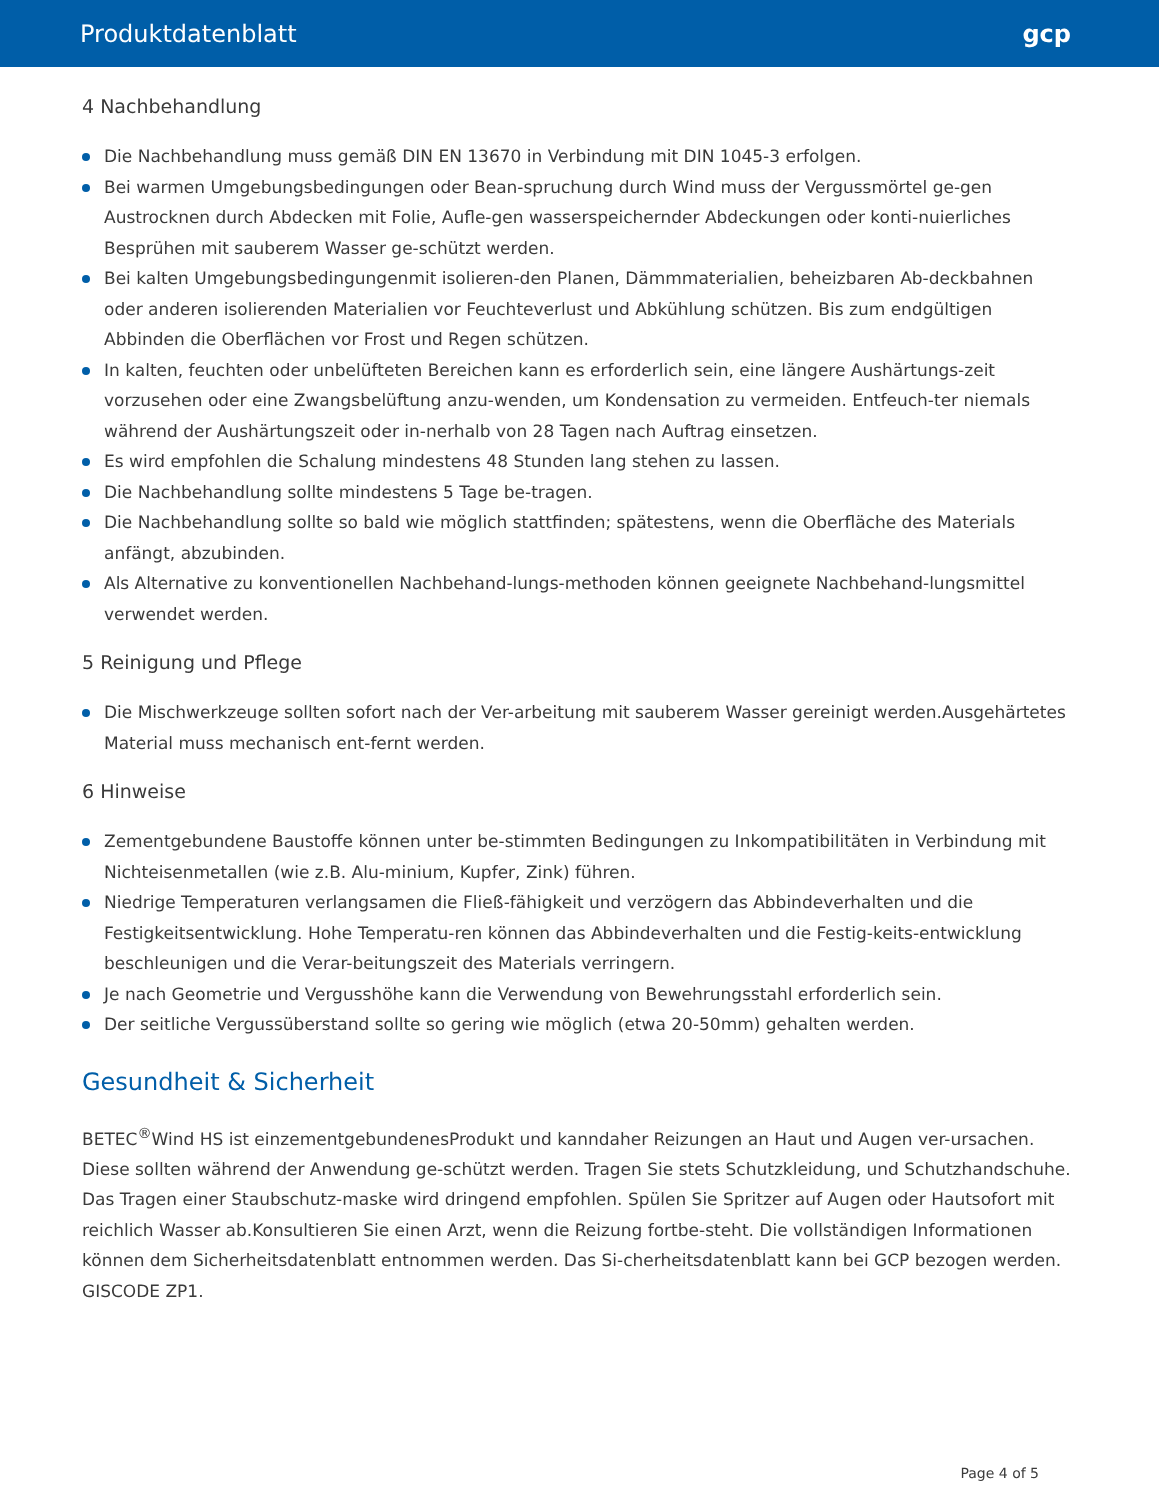Produktdatenblatt gcp
4 Nachbehandlung
Die Nachbehandlung muss gemäß DIN EN 13670 in Verbindung mit DIN 1045-3 erfolgen.
Bei warmen Umgebungsbedingungen oder Bean-spruchung durch Wind muss der Vergussmörtel ge-gen Austrocknen durch Abdecken mit Folie, Aufle-gen wasserspeichernder Abdeckungen oder konti-nuierliches Besprühen mit sauberem Wasser ge-schützt werden.
Bei kalten Umgebungsbedingungenmit isolieren-den Planen, Dämmmaterialien, beheizbaren Ab-deckbahnen oder anderen isolierenden Materialien vor Feuchteverlust und Abkühlung schützen. Bis zum endgültigen Abbinden die Oberflächen vor Frost und Regen schützen.
In kalten, feuchten oder unbelüfteten Bereichen kann es erforderlich sein, eine längere Aushärtungs-zeit vorzusehen oder eine Zwangsbelüftung anzu-wenden, um Kondensation zu vermeiden. Entfeuch-ter niemals während der Aushärtungszeit oder in-nerhalb von 28 Tagen nach Auftrag einsetzen.
Es wird empfohlen die Schalung mindestens 48 Stunden lang stehen zu lassen.
Die Nachbehandlung sollte mindestens 5 Tage be-tragen.
Die Nachbehandlung sollte so bald wie möglich stattfinden; spätestens, wenn die Oberfläche des Materials anfängt, abzubinden.
Als Alternative zu konventionellen Nachbehand-lungs-methoden können geeignete Nachbehand-lungsmittel verwendet werden.
5 Reinigung und Pflege
Die Mischwerkzeuge sollten sofort nach der Ver-arbeitung mit sauberem Wasser gereinigt werden.Ausgehärtetes Material muss mechanisch ent-fernt werden.
6 Hinweise
Zementgebundene Baustoffe können unter be-stimmten Bedingungen zu Inkompatibilitäten in Verbindung mit Nichteisenmetallen (wie z.B. Alu-minium, Kupfer, Zink) führen.
Niedrige Temperaturen verlangsamen die Fließ-fähigkeit und verzögern das Abbindeverhalten und die Festigkeitsentwicklung. Hohe Temperatu-ren können das Abbindeverhalten und die Festig-keits-entwicklung beschleunigen und die Verar-beitungszeit des Materials verringern.
Je nach Geometrie und Vergusshöhe kann die Verwendung von Bewehrungsstahl erforderlich sein.
Der seitliche Vergussüberstand sollte so gering wie möglich (etwa 20-50mm) gehalten werden.
Gesundheit & Sicherheit
BETEC<sup>®</sup>Wind HS ist einzementgebundenesProdukt und kanndaher Reizungen an Haut und Augen ver-ursachen. Diese sollten während der Anwendung ge-schützt werden. Tragen Sie stets Schutzkleidung, und Schutzhandschuhe. Das Tragen einer Staubschutz-maske wird dringend empfohlen. Spülen Sie Spritzer auf Augen oder Hautsofort mit reichlich Wasser ab.Konsultieren Sie einen Arzt, wenn die Reizung fortbe-steht. Die vollständigen Informationen können dem Sicherheitsdatenblatt entnommen werden. Das Si-cherheitsdatenblatt kann bei GCP bezogen werden. GISCODE ZP1.
Page 4 of 5